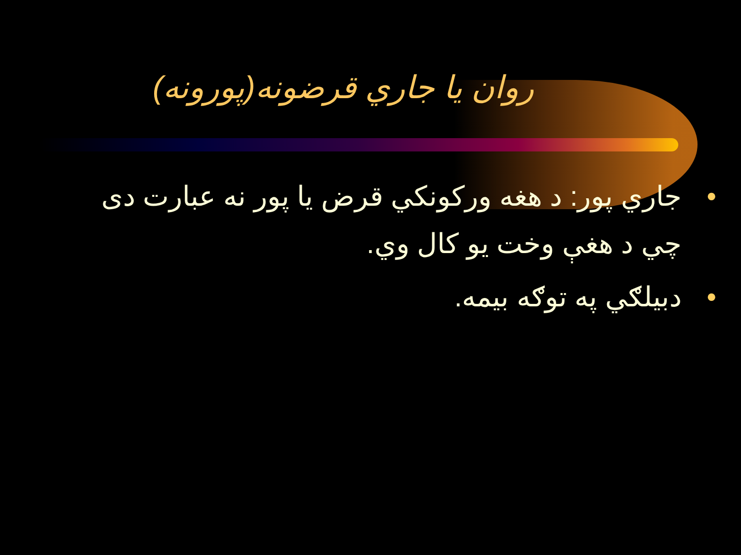روان يا جاري قرضونه(پورونه)
• جاري پور: د هغه ورکونکي قرض يا پور نه عبارت دی چي د هغې وخت يو کال وي.
• دبيلګي په توګه بيمه.